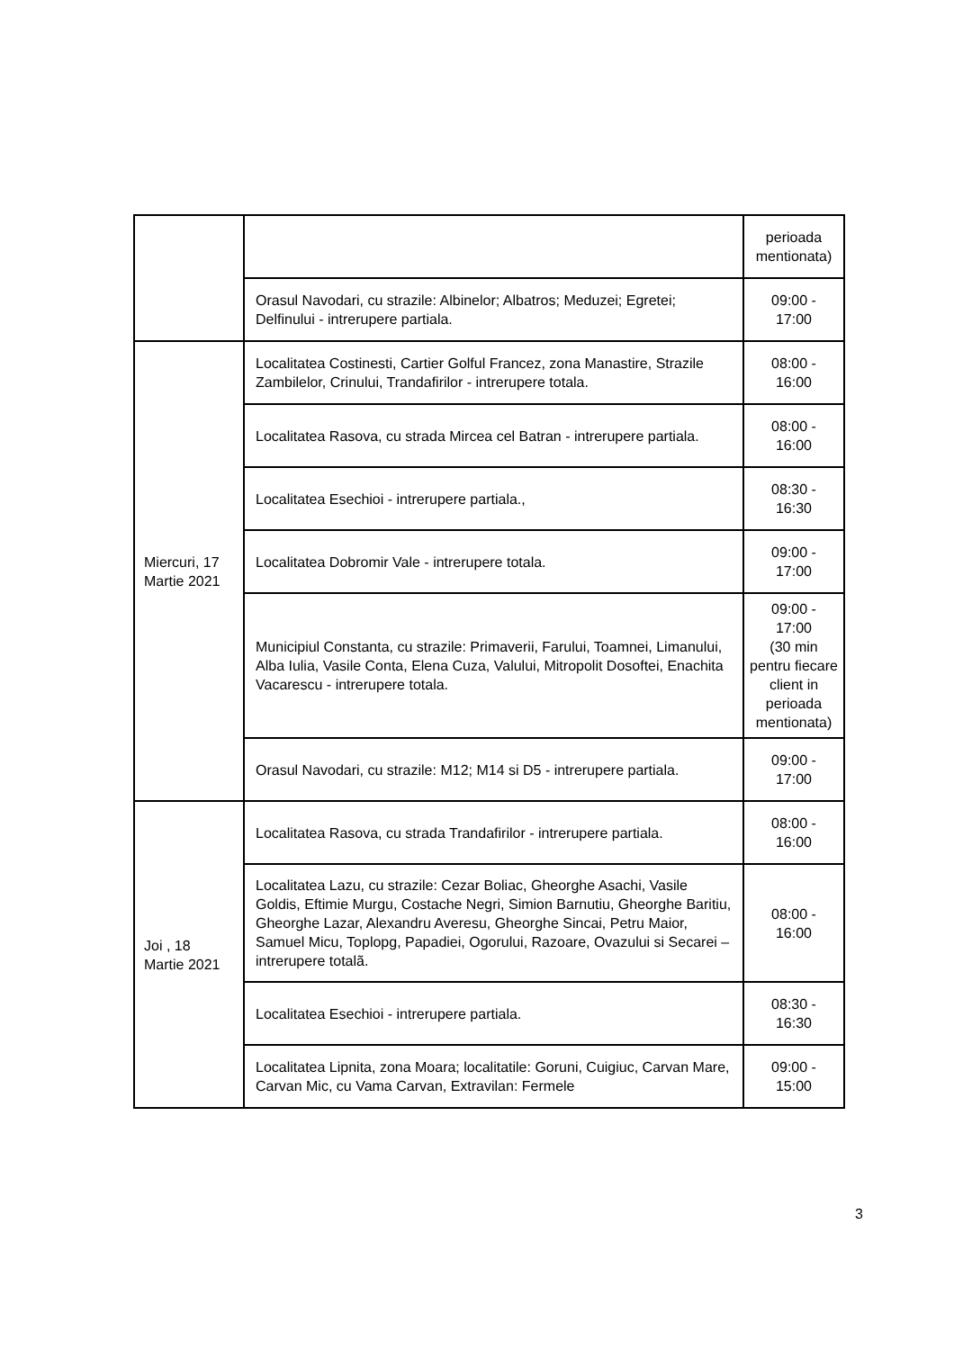| | | perioada mentionata) |
| | Orasul Navodari, cu strazile: Albinelor; Albatros; Meduzei; Egretei; Delfinului - intrerupere partiala. | 09:00 - 17:00 |
| Miercuri, 17 Martie 2021 | Localitatea Costinesti, Cartier Golful Francez, zona Manastire, Strazile Zambilelor, Crinului, Trandafirilor - intrerupere totala. | 08:00 - 16:00 |
| | Localitatea Rasova, cu strada Mircea cel Batran - intrerupere partiala. | 08:00 - 16:00 |
| | Localitatea Esechioi - intrerupere partiala., | 08:30 - 16:30 |
| | Localitatea Dobromir Vale - intrerupere totala. | 09:00 - 17:00 |
| | Municipiul Constanta, cu strazile: Primaverii, Farului, Toamnei, Limanului, Alba Iulia, Vasile Conta, Elena Cuza, Valului, Mitropolit Dosoftei, Enachita Vacarescu - intrerupere totala. | 09:00 - 17:00 (30 min pentru fiecare client in perioada mentionata) |
| | Orasul Navodari, cu strazile: M12; M14 si D5 - intrerupere partiala. | 09:00 - 17:00 |
| Joi , 18 Martie 2021 | Localitatea Rasova, cu strada Trandafirilor - intrerupere partiala. | 08:00 - 16:00 |
| | Localitatea Lazu, cu strazile: Cezar Boliac, Gheorghe Asachi, Vasile Goldis, Eftimie Murgu, Costache Negri, Simion Barnutiu, Gheorghe Baritiu, Gheorghe Lazar, Alexandru Averesu, Gheorghe Sincai, Petru Maior, Samuel Micu, Toplopg, Papadiei, Ogorului, Razoare, Ovazului si Secarei – intrerupere totalã. | 08:00 - 16:00 |
| | Localitatea Esechioi - intrerupere partiala. | 08:30 - 16:30 |
| | Localitatea Lipnita, zona Moara; localitatile: Goruni, Cuigiuc, Carvan Mare, Carvan Mic, cu Vama Carvan, Extravilan: Fermele | 09:00 - 15:00 |
3